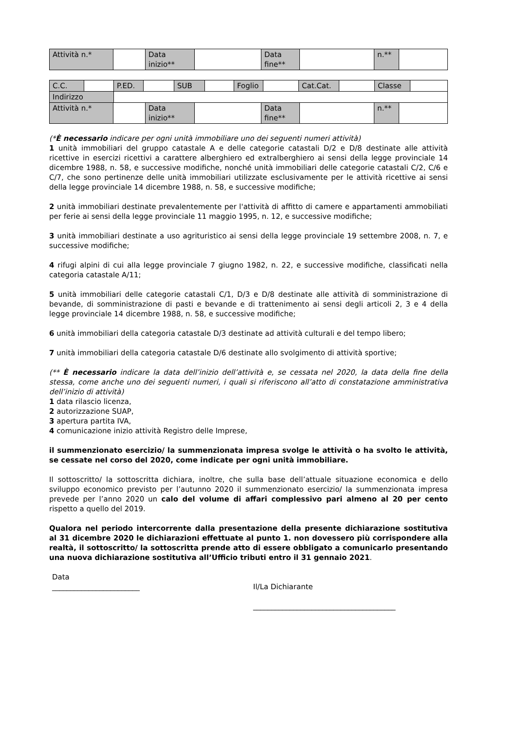| Attività n.* | | Data inizio** | | Data fine** | | n.** | |
| C.C. | | P.ED. | | SUB | | Foglio | | Cat.Cat. | | Classe | |
| Indirizzo | | | | | | | | | | | |
| Attività n.* | | Data inizio** | | Data fine** | | n.** | |
(*È necessario indicare per ogni unità immobiliare uno dei seguenti numeri attività)
1 unità immobiliari del gruppo catastale A e delle categorie catastali D/2 e D/8 destinate alle attività ricettive in esercizi ricettivi a carattere alberghiero ed extralberghiero ai sensi della legge provinciale 14 dicembre 1988, n. 58, e successive modifiche, nonché unità immobiliari delle categorie catastali C/2, C/6 e C/7, che sono pertinenze delle unità immobiliari utilizzate esclusivamente per le attività ricettive ai sensi della legge provinciale 14 dicembre 1988, n. 58, e successive modifiche;
2 unità immobiliari destinate prevalentemente per l'attività di affitto di camere e appartamenti ammobiliati per ferie ai sensi della legge provinciale 11 maggio 1995, n. 12, e successive modifiche;
3 unità immobiliari destinate a uso agrituristico ai sensi della legge provinciale 19 settembre 2008, n. 7, e successive modifiche;
4 rifugi alpini di cui alla legge provinciale 7 giugno 1982, n. 22, e successive modifiche, classificati nella categoria catastale A/11;
5 unità immobiliari delle categorie catastali C/1, D/3 e D/8 destinate alle attività di somministrazione di bevande, di somministrazione di pasti e bevande e di trattenimento ai sensi degli articoli 2, 3 e 4 della legge provinciale 14 dicembre 1988, n. 58, e successive modifiche;
6 unità immobiliari della categoria catastale D/3 destinate ad attività culturali e del tempo libero;
7 unità immobiliari della categoria catastale D/6 destinate allo svolgimento di attività sportive;
(** È necessario indicare la data dell’inizio dell’attività e, se cessata nel 2020, la data della fine della stessa, come anche uno dei seguenti numeri, i quali si riferiscono all’atto di constatazione amministrativa dell’inizio di attività)
1 data rilascio licenza,
2 autorizzazione SUAP,
3 apertura partita IVA,
4 comunicazione inizio attività Registro delle Imprese,
il summenzionato esercizio/ la summenzionata impresa svolge le attività o ha svolto le attività, se cessate nel corso del 2020, come indicate per ogni unità immobiliare.
Il sottoscritto/ la sottoscritta dichiara, inoltre, che sulla base dell’attuale situazione economica e dello sviluppo economico previsto per l’autunno 2020 il summenzionato esercizio/ la summenzionata impresa prevede per l’anno 2020 un calo del volume di affari complessivo pari almeno al 20 per cento rispetto a quello del 2019.
Qualora nel periodo intercorrente dalla presentazione della presente dichiarazione sostitutiva al 31 dicembre 2020 le dichiarazioni effettuate al punto 1. non dovessero più corrispondere alla realtà, il sottoscritto/ la sottoscritta prende atto di essere obbligato a comunicarlo presentando una nuova dichiarazione sostitutiva all’Ufficio tributi entro il 31 gennaio 2021.
Data
________________________
Il/La Dichiarante
_______________________________________